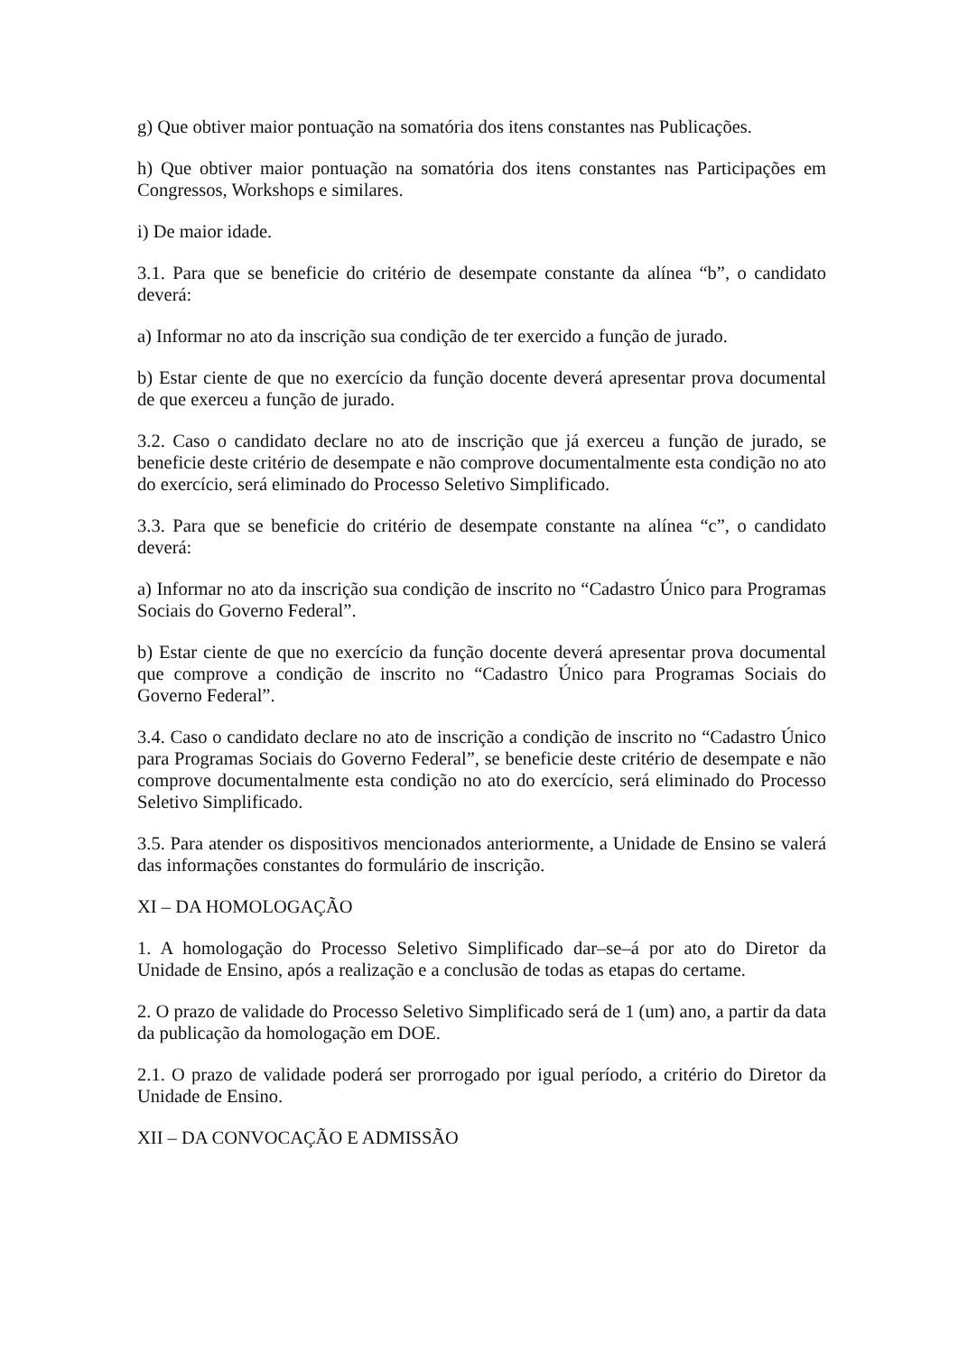g) Que obtiver maior pontuação na somatória dos itens constantes nas Publicações.
h) Que obtiver maior pontuação na somatória dos itens constantes nas Participações em Congressos, Workshops e similares.
i) De maior idade.
3.1. Para que se beneficie do critério de desempate constante da alínea “b”, o candidato deverá:
a) Informar no ato da inscrição sua condição de ter exercido a função de jurado.
b) Estar ciente de que no exercício da função docente deverá apresentar prova documental de que exerceu a função de jurado.
3.2. Caso o candidato declare no ato de inscrição que já exerceu a função de jurado, se beneficie deste critério de desempate e não comprove documentalmente esta condição no ato do exercício, será eliminado do Processo Seletivo Simplificado.
3.3. Para que se beneficie do critério de desempate constante na alínea “c”, o candidato deverá:
a) Informar no ato da inscrição sua condição de inscrito no “Cadastro Único para Programas Sociais do Governo Federal”.
b) Estar ciente de que no exercício da função docente deverá apresentar prova documental que comprove a condição de inscrito no “Cadastro Único para Programas Sociais do Governo Federal”.
3.4. Caso o candidato declare no ato de inscrição a condição de inscrito no “Cadastro Único para Programas Sociais do Governo Federal”, se beneficie deste critério de desempate e não comprove documentalmente esta condição no ato do exercício, será eliminado do Processo Seletivo Simplificado.
3.5. Para atender os dispositivos mencionados anteriormente, a Unidade de Ensino se valerá das informações constantes do formulário de inscrição.
XI – DA HOMOLOGAÇÃO
1. A homologação do Processo Seletivo Simplificado dar–se–á por ato do Diretor da Unidade de Ensino, após a realização e a conclusão de todas as etapas do certame.
2. O prazo de validade do Processo Seletivo Simplificado será de 1 (um) ano, a partir da data da publicação da homologação em DOE.
2.1. O prazo de validade poderá ser prorrogado por igual período, a critério do Diretor da Unidade de Ensino.
XII – DA CONVOCAÇÃO E ADMISSÃO